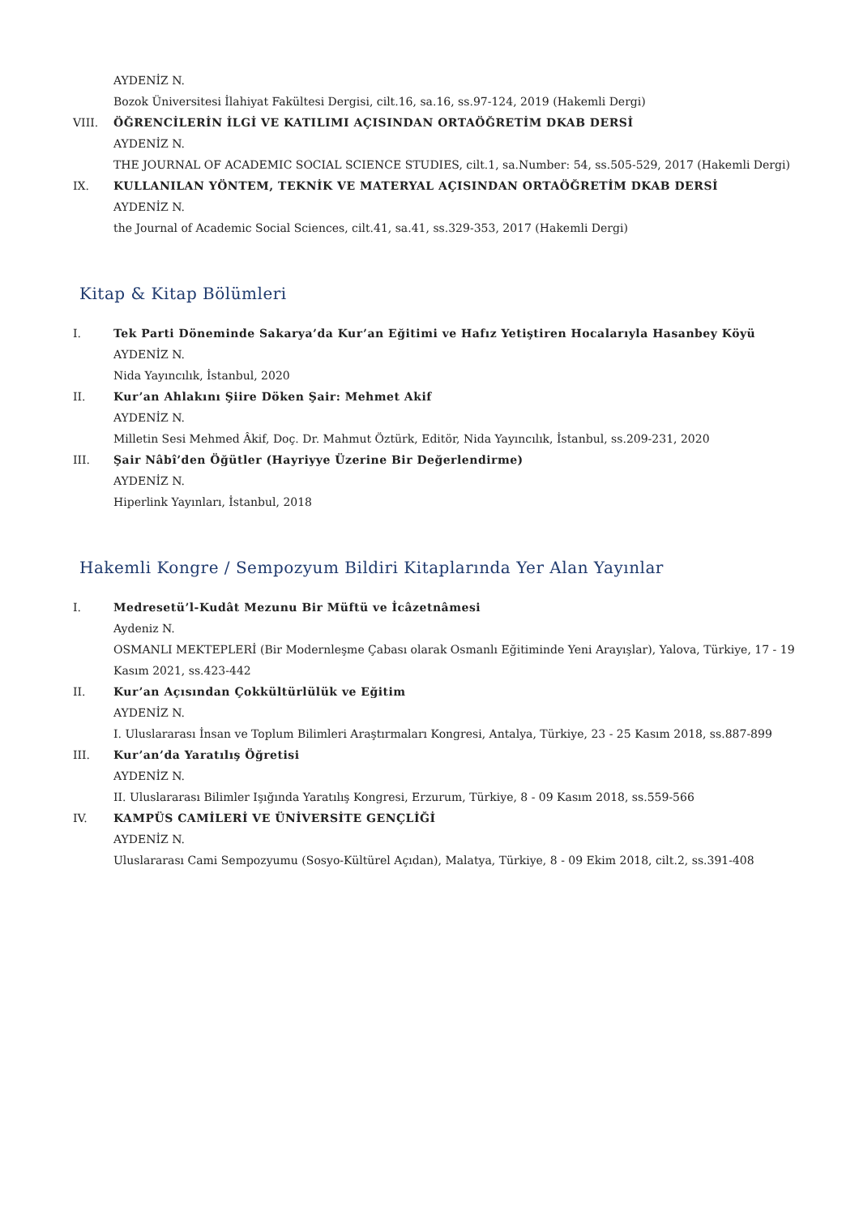AYDENİZ N.
Bozok Üniversitesi İlahiyat Fakültesi Dergisi, cilt.16, sa.16, ss.97-124, 2019 (Hakemli Dergi)
VIII. ÖĞRENCİLERİN İLGİ VE KATILIMI AÇISINDAN ORTAÖĞRETİM DKAB DERSİ
AYDENİZ N.
THE JOURNAL OF ACADEMIC SOCIAL SCIENCE STUDIES, cilt.1, sa.Number: 54, ss.505-529, 2017 (Hakemli Dergi)
IX. KULLANILAN YÖNTEM, TEKNİK VE MATERYAL AÇISINDAN ORTAÖĞRETİM DKAB DERSİ
AYDENİZ N.
the Journal of Academic Social Sciences, cilt.41, sa.41, ss.329-353, 2017 (Hakemli Dergi)
Kitap & Kitap Bölümleri
I. Tek Parti Döneminde Sakarya’da Kur’an Eğitimi ve Hafız Yetiştiren Hocalarıyla Hasanbey Köyü
AYDENİZ N.
Nida Yayıncılık, İstanbul, 2020
II. Kur’an Ahlakını Şiire Döken Şair: Mehmet Akif
AYDENİZ N.
Milletin Sesi Mehmed Âkif, Doç. Dr. Mahmut Öztürk, Editör, Nida Yayıncılık, İstanbul, ss.209-231, 2020
III. Şair Nâbî’den Öğütler (Hayriyye Üzerine Bir Değerlendirme)
AYDENİZ N.
Hiperlink Yayınları, İstanbul, 2018
Hakemli Kongre / Sempozyum Bildiri Kitaplarında Yer Alan Yayınlar
I. Medresetü’l-Kudât Mezunu Bir Müftü ve İcâzetnâmesi
Aydeniz N.
OSMANLI MEKTEPLERİ (Bir Modernleşme Çabası olarak Osmanlı Eğitiminde Yeni Arayışlar), Yalova, Türkiye, 17 - 19 Kasım 2021, ss.423-442
II. Kur’an Açısından Çokkültürlülük ve Eğitim
AYDENİZ N.
I. Uluslararası İnsan ve Toplum Bilimleri Araştırmaları Kongresi, Antalya, Türkiye, 23 - 25 Kasım 2018, ss.887-899
III. Kur’an’da Yaratılış Öğretisi
AYDENİZ N.
II. Uluslararası Bilimler Işığında Yaratılış Kongresi, Erzurum, Türkiye, 8 - 09 Kasım 2018, ss.559-566
IV. KAMPÜS CAMİLERİ VE ÜNİVERSİTE GENÇLİĞİ
AYDENİZ N.
Uluslararası Cami Sempozyumu (Sosyo-Kültürel Açıdan), Malatya, Türkiye, 8 - 09 Ekim 2018, cilt.2, ss.391-408